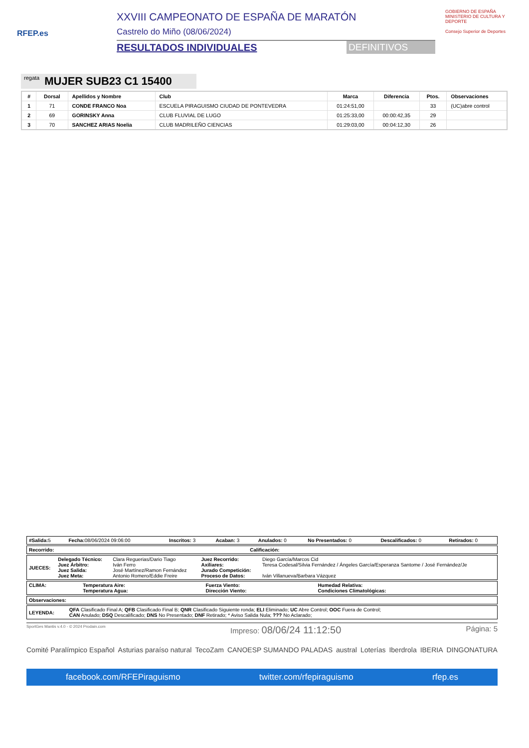RFEP.es
XXVIII CAMPEONATO DE ESPAÑA DE MARATÓN
Castrelo do Miño (08/06/2024)
RESULTADOS INDIVIDUALES DEFINITIVOS
GOBIERNO DE ESPAÑA MINISTERIO DE CULTURA Y DEPORTE
Consejo Superior de Deportes
regata MUJER SUB23 C1 15400
| # | Dorsal | Apellidos y Nombre | Club | Marca | Diferencia | Ptos. | Observaciones |
| --- | --- | --- | --- | --- | --- | --- | --- |
| 1 | 71 | CONDE FRANCO Noa | ESCUELA PIRAGUISMO CIUDAD DE PONTEVEDRA | 01:24:51,00 | | 33 | (UC)abre control |
| 2 | 69 | GORINSKY Anna | CLUB FLUVIAL DE LUGO | 01:25:33,00 | 00:00:42,35 | 29 | |
| 3 | 70 | SANCHEZ ARIAS Noelia | CLUB MADRILEÑO CIENCIAS | 01:29:03,00 | 00:04:12,30 | 26 | |
| #Salida: 5 | Fecha: 08/06/2024 09:06:00 | Inscritos: 3 | Acaban: 3 | Anulados: 0 | No Presentados: 0 | Descalificados: 0 | Retirados: 0 |
| Recorrido: | Calificación: |
| JUECES: | Delegado Técnico: Juez Árbitro: Juez Salida: Juez Meta: | Clara Reguerias/Dario Tiago Iván Ferro José Martínez/Ramon Fernández Antonio Romero/Eddie Freire | Juez Recorrido: Axiliares: Jurado Competición: Proceso de Datos: | Diego García/Marcos Cid Teresa Codesal/Silvia Fernández / Ángeles García/Esperanza Santome / José Fernández/Je Iván Villanueva/Barbara Vázquez |
| CLIMA: | Temperatura Aire: Temperatura Agua: | Fuerza Viento: Dirección Viento: | Humedad Relativa: Condiciones Climatológicas: |
| Observaciones: |
| LEYENDA: | QFA Clasificado Final A; QFB Clasificado Final B; QNR Clasificado Siguiente ronda; ELI Eliminado; UC Abre Control; OOC Fuera de Control; CAN Anulado; DSQ Descalificado; DNS No Presentado; DNF Retirado; * Aviso Salida Nula; ??? No Aclarado; |
SportGes Mantis v.4.0 - © 2024 Prodain.com Impreso: 08/06/24 11:12:50 Página: 5
Comité Paralímpico Español Asturias paraíso natural TecoZam CANOESP SUMANDO PALADAS austral Loterías Iberdrola IBERIA DINGONATURA
facebook.com/RFEPiraguismo twitter.com/rfepiraguismo rfep.es